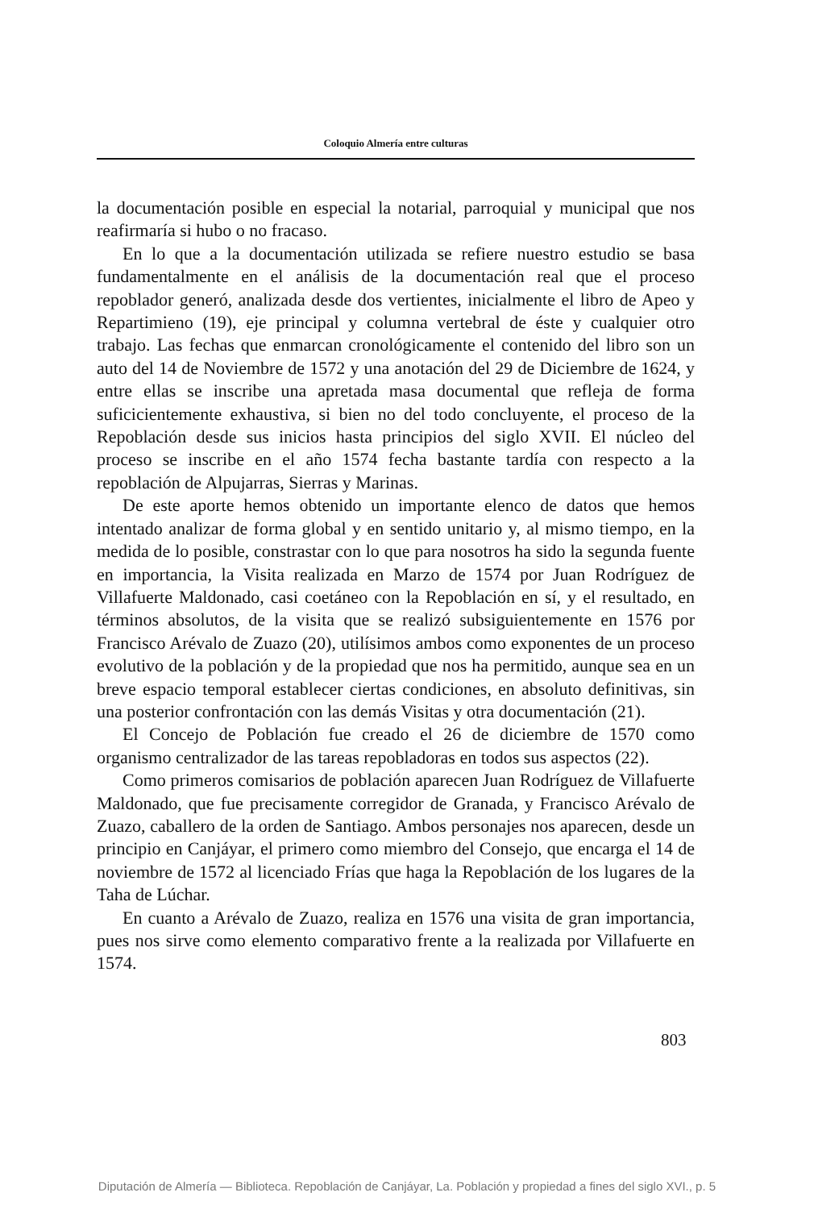Coloquio Almería entre culturas
la documentación posible en especial la notarial, parroquial y municipal que nos reafirmaría si hubo o no fracaso.
En lo que a la documentación utilizada se refiere nuestro estudio se basa fundamentalmente en el análisis de la documentación real que el proceso repoblador generó, analizada desde dos vertientes, inicialmente el libro de Apeo y Repartimieno (19), eje principal y columna vertebral de éste y cualquier otro trabajo. Las fechas que enmarcan cronológicamente el contenido del libro son un auto del 14 de Noviembre de 1572 y una anotación del 29 de Diciembre de 1624, y entre ellas se inscribe una apretada masa documental que refleja de forma suficicientemente exhaustiva, si bien no del todo concluyente, el proceso de la Repoblación desde sus inicios hasta principios del siglo XVII. El núcleo del proceso se inscribe en el año 1574 fecha bastante tardía con respecto a la repoblación de Alpujarras, Sierras y Marinas.
De este aporte hemos obtenido un importante elenco de datos que hemos intentado analizar de forma global y en sentido unitario y, al mismo tiempo, en la medida de lo posible, constrastar con lo que para nosotros ha sido la segunda fuente en importancia, la Visita realizada en Marzo de 1574 por Juan Rodríguez de Villafuerte Maldonado, casi coetáneo con la Repoblación en sí, y el resultado, en términos absolutos, de la visita que se realizó subsiguientemente en 1576 por Francisco Arévalo de Zuazo (20), utilísimos ambos como exponentes de un proceso evolutivo de la población y de la propiedad que nos ha permitido, aunque sea en un breve espacio temporal establecer ciertas condiciones, en absoluto definitivas, sin una posterior confrontación con las demás Visitas y otra documentación (21).
El Concejo de Población fue creado el 26 de diciembre de 1570 como organismo centralizador de las tareas repobladoras en todos sus aspectos (22).
Como primeros comisarios de población aparecen Juan Rodríguez de Villafuerte Maldonado, que fue precisamente corregidor de Granada, y Francisco Arévalo de Zuazo, caballero de la orden de Santiago. Ambos personajes nos aparecen, desde un principio en Canjáyar, el primero como miembro del Consejo, que encarga el 14 de noviembre de 1572 al licenciado Frías que haga la Repoblación de los lugares de la Taha de Lúchar.
En cuanto a Arévalo de Zuazo, realiza en 1576 una visita de gran importancia, pues nos sirve como elemento comparativo frente a la realizada por Villafuerte en 1574.
803
Diputación de Almería — Biblioteca. Repoblación de Canjáyar, La. Población y propiedad a fines del siglo XVI., p. 5